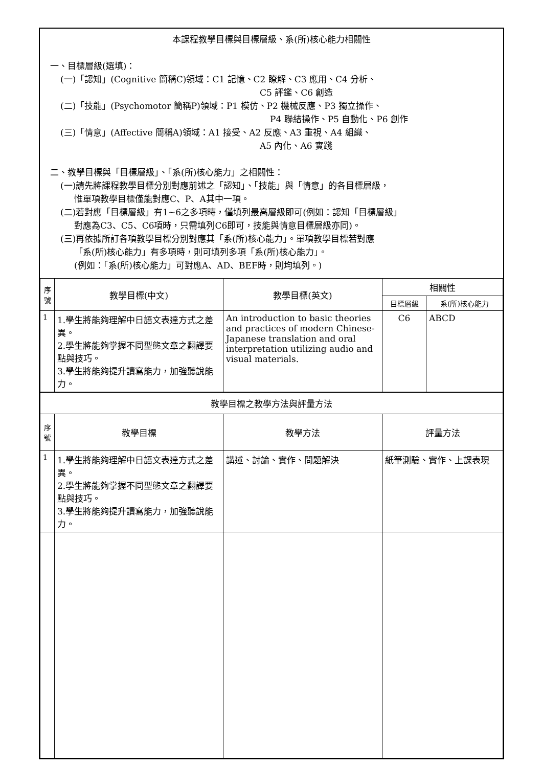本課程教學目標與目標層級、系(所)核心能力相關性
一、目標層級(選填)：
(一)「認知」(Cognitive 簡稱C)領域：C1 記憶、C2 瞭解、C3 應用、C4 分析、
C5 評鑑、C6 創造
(二)「技能」(Psychomotor 簡稱P)領域：P1 模仿、P2 機械反應、P3 獨立操作、
P4 聯結操作、P5 自動化、P6 創作
(三)「情意」(Affective 簡稱A)領域：A1 接受、A2 反應、A3 重視、A4 組織、
A5 內化、A6 實踐
二、教學目標與「目標層級」、「系(所)核心能力」之相關性：
(一)請先將課程教學目標分別對應前述之「認知」、「技能」與「情意」的各目標層級，
惟單項教學目標僅能對應C、P、A其中一項。
(二)若對應「目標層級」有1~6之多項時，僅填列最高層級即可(例如：認知「目標層級」
對應為C3、C5、C6項時，只需填列C6即可，技能與情意目標層級亦同)。
(三)再依據所訂各項教學目標分別對應其「系(所)核心能力」。單項教學目標若對應
「系(所)核心能力」有多項時，則可填列多項「系(所)核心能力」。
(例如：「系(所)核心能力」可對應A、AD、BEF時，則均填列。)
| 序 號 | 教學目標(中文) | 教學目標(英文) | 相關性 | |
| --- | --- | --- | --- | --- |
| | | | 目標層級 | 系(所)核心能力 |
| 1 | 1.學生將能夠理解中日語文表達方式之差異。 2.學生將能夠掌握不同型態文章之翻譯要點與技巧。 3.學生將能夠提升讀寫能力，加強聽說能力。 | An introduction to basic theories and practices of modern Chinese-Japanese translation and oral interpretation utilizing audio and visual materials. | C6 | ABCD |
| 教學目標之教學方法與評量方法 | | | | |
| 序 號 | 教學目標 | 教學方法 | 評量方法 | |
| 1 | 1.學生將能夠理解中日語文表達方式之差異。 2.學生將能夠掌握不同型態文章之翻譯要點與技巧。 3.學生將能夠提升讀寫能力，加強聽說能力。 | 講述、討論、實作、問題解決 | 紙筆測驗、實作、上課表現 | |